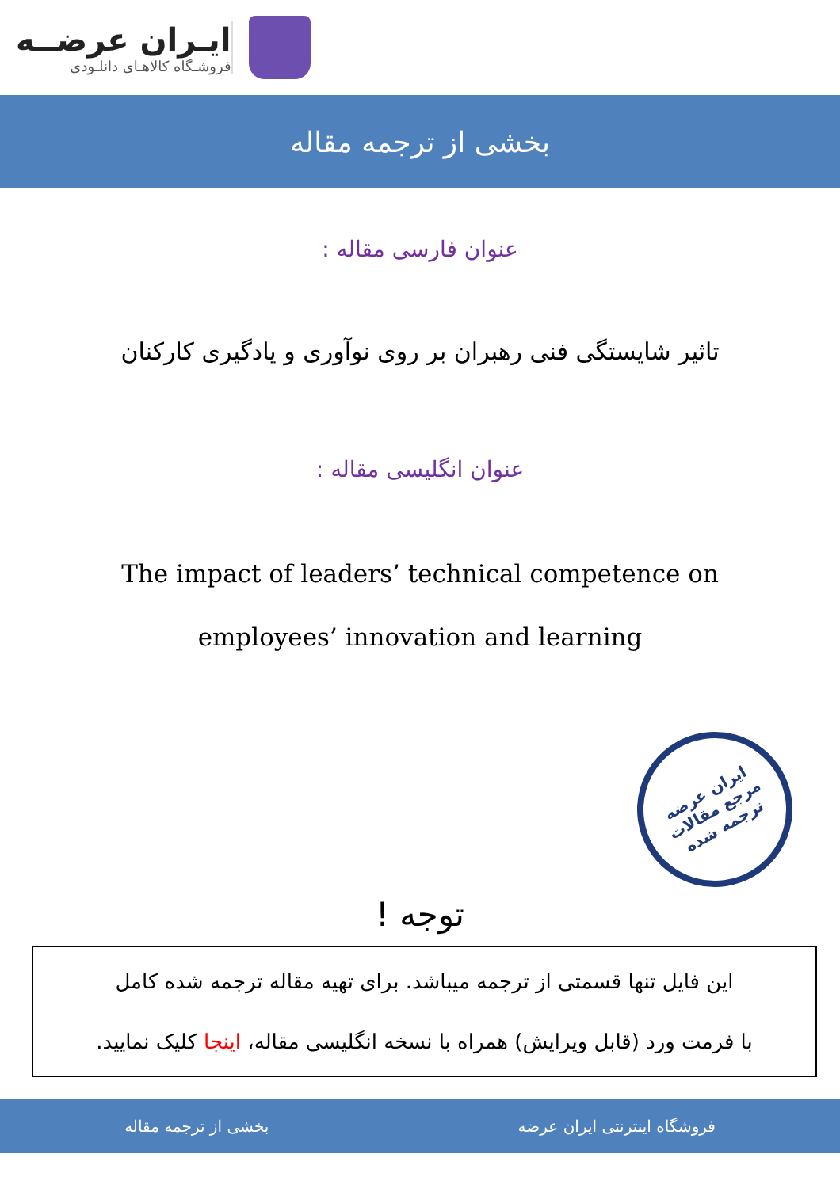ایـران عرضــه
فروشـگاه کالاهـای دانلـودی
بخشی از ترجمه مقاله
عنوان فارسی مقاله :
تاثیر شایستگی فنی رهبران بر روی نوآوری و یادگیری کارکنان
عنوان انگلیسی مقاله :
The impact of leaders’ technical competence on
employees’ innovation and learning
ایران عرضه
مرجع مقالات
ترجمه شده
توجه !
این فایل تنها قسمتی از ترجمه میباشد. برای تهیه مقاله ترجمه شده کامل
با فرمت ورد (قابل ویرایش) همراه با نسخه انگلیسی مقاله، اینجا کلیک نمایید.
فروشگاه اینترنتی ایران عرضه بخشی از ترجمه مقاله